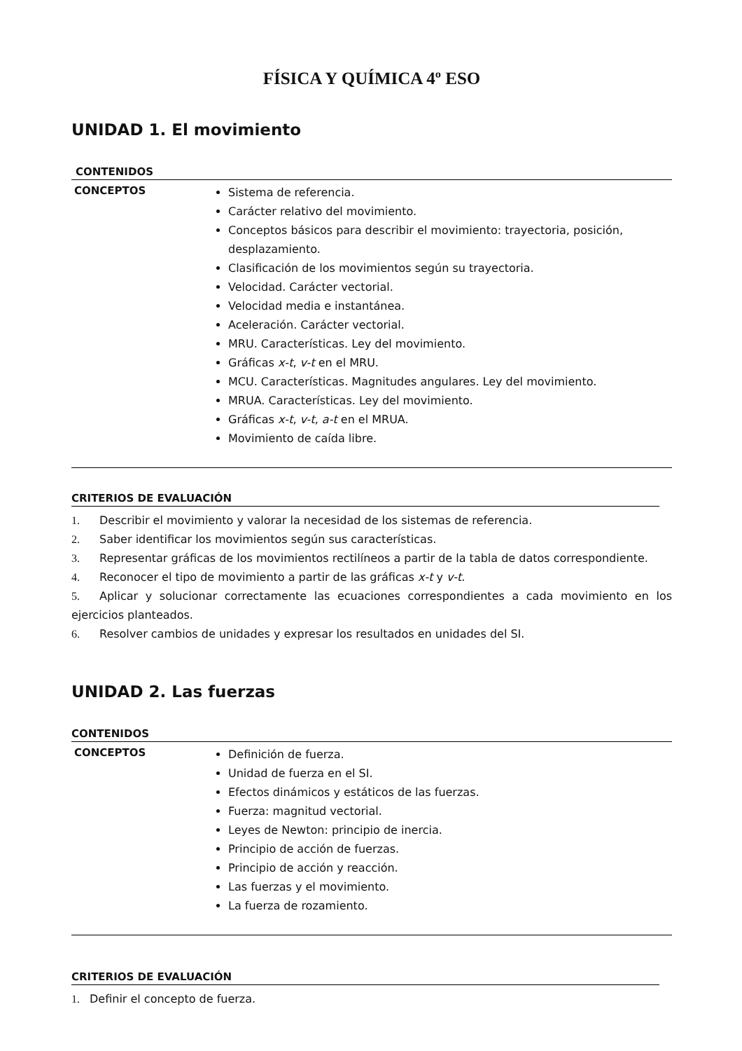FÍSICA Y QUÍMICA 4º ESO
UNIDAD 1. El movimiento
| CONTENIDOS | |
| CONCEPTOS | Sistema de referencia. Carácter relativo del movimiento. Conceptos básicos para describir el movimiento: trayectoria, posición, desplazamiento. Clasificación de los movimientos según su trayectoria. Velocidad. Carácter vectorial. Velocidad media e instantánea. Aceleración. Carácter vectorial. MRU. Características. Ley del movimiento. Gráficas x-t , v-t en el MRU. MCU. Características. Magnitudes angulares. Ley del movimiento. MRUA. Características. Ley del movimiento. Gráficas x-t , v-t , a-t en el MRUA. Movimiento de caída libre. |
CRITERIOS DE EVALUACIÓN
1. Describir el movimiento y valorar la necesidad de los sistemas de referencia.
2. Saber identificar los movimientos según sus características.
3. Representar gráficas de los movimientos rectilíneos a partir de la tabla de datos correspondiente.
4. Reconocer el tipo de movimiento a partir de las gráficas x-t y v-t.
5. Aplicar y solucionar correctamente las ecuaciones correspondientes a cada movimiento en los ejercicios planteados.
6. Resolver cambios de unidades y expresar los resultados en unidades del SI.
UNIDAD 2. Las fuerzas
| CONTENIDOS | |
| CONCEPTOS | Definición de fuerza. Unidad de fuerza en el SI. Efectos dinámicos y estáticos de las fuerzas. Fuerza: magnitud vectorial. Leyes de Newton: principio de inercia. Principio de acción de fuerzas. Principio de acción y reacción. Las fuerzas y el movimiento. La fuerza de rozamiento. |
CRITERIOS DE EVALUACIÓN
1. Definir el concepto de fuerza.